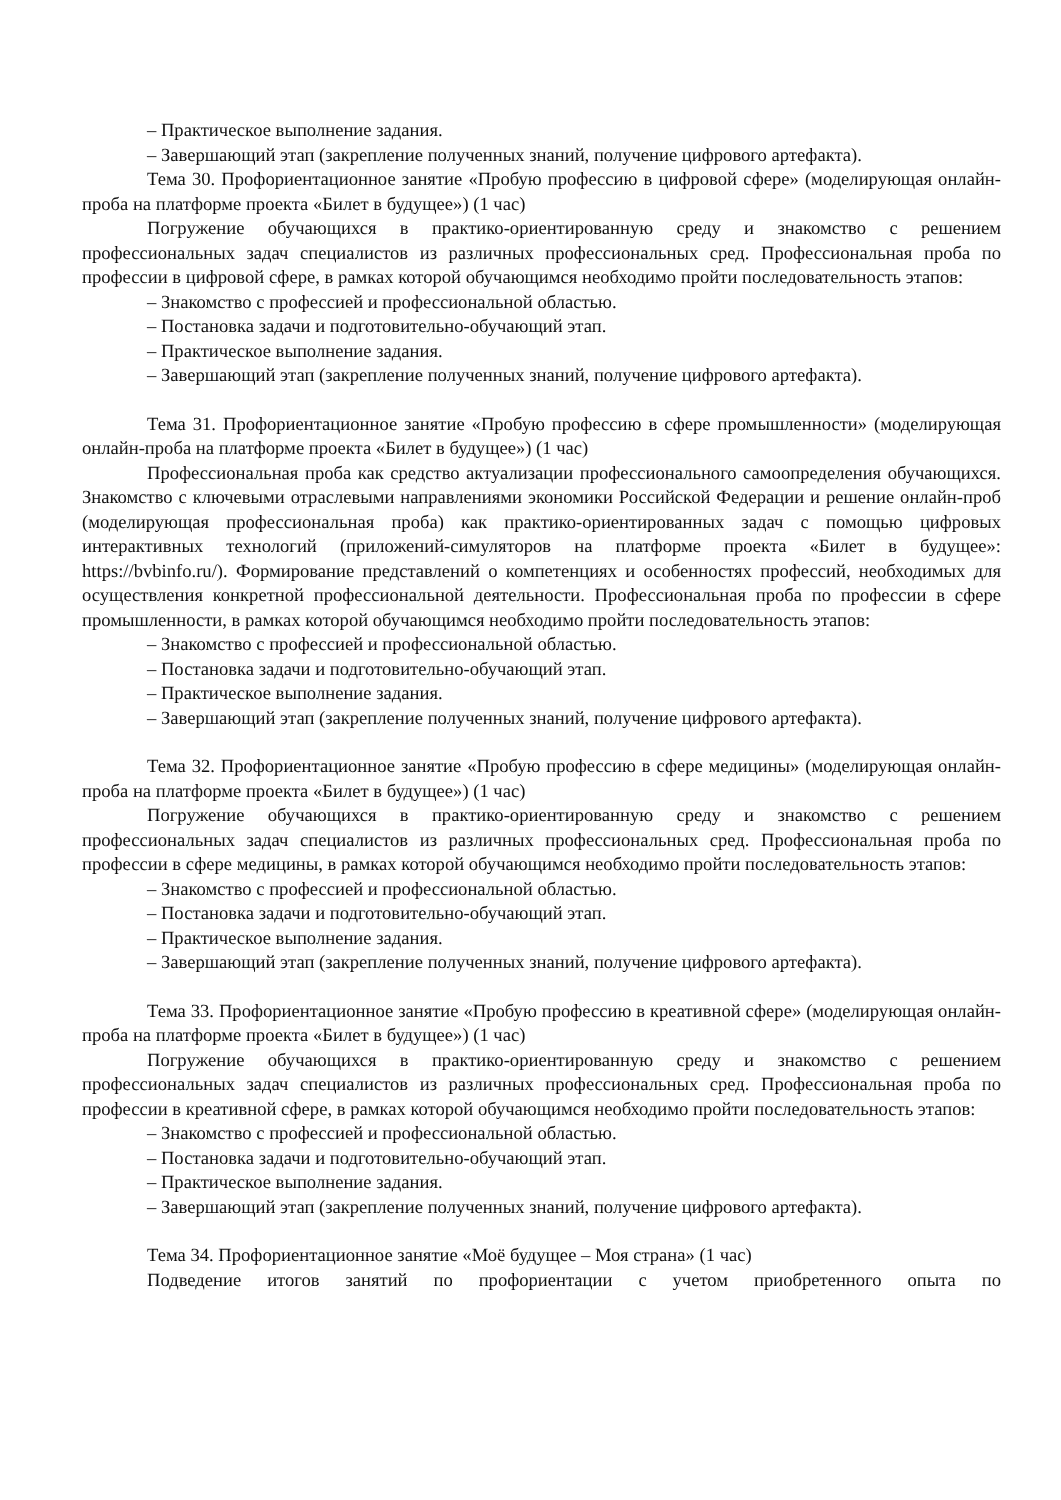– Практическое выполнение задания.
– Завершающий этап (закрепление полученных знаний, получение цифрового артефакта).
Тема 30. Профориентационное занятие «Пробую профессию в цифровой сфере» (моделирующая онлайн-проба на платформе проекта «Билет в будущее») (1 час)
Погружение обучающихся в практико-ориентированную среду и знакомство с решением профессиональных задач специалистов из различных профессиональных сред. Профессиональная проба по профессии в цифровой сфере, в рамках которой обучающимся необходимо пройти последовательность этапов:
– Знакомство с профессией и профессиональной областью.
– Постановка задачи и подготовительно-обучающий этап.
– Практическое выполнение задания.
– Завершающий этап (закрепление полученных знаний, получение цифрового артефакта).
Тема 31. Профориентационное занятие «Пробую профессию в сфере промышленности» (моделирующая онлайн-проба на платформе проекта «Билет в будущее») (1 час)
Профессиональная проба как средство актуализации профессионального самоопределения обучающихся. Знакомство с ключевыми отраслевыми направлениями экономики Российской Федерации и решение онлайн-проб (моделирующая профессиональная проба) как практико-ориентированных задач с помощью цифровых интерактивных технологий (приложений-симуляторов на платформе проекта «Билет в будущее»: https://bvbinfo.ru/). Формирование представлений о компетенциях и особенностях профессий, необходимых для осуществления конкретной профессиональной деятельности. Профессиональная проба по профессии в сфере промышленности, в рамках которой обучающимся необходимо пройти последовательность этапов:
– Знакомство с профессией и профессиональной областью.
– Постановка задачи и подготовительно-обучающий этап.
– Практическое выполнение задания.
– Завершающий этап (закрепление полученных знаний, получение цифрового артефакта).
Тема 32. Профориентационное занятие «Пробую профессию в сфере медицины» (моделирующая онлайн-проба на платформе проекта «Билет в будущее») (1 час)
Погружение обучающихся в практико-ориентированную среду и знакомство с решением профессиональных задач специалистов из различных профессиональных сред. Профессиональная проба по профессии в сфере медицины, в рамках которой обучающимся необходимо пройти последовательность этапов:
– Знакомство с профессией и профессиональной областью.
– Постановка задачи и подготовительно-обучающий этап.
– Практическое выполнение задания.
– Завершающий этап (закрепление полученных знаний, получение цифрового артефакта).
Тема 33. Профориентационное занятие «Пробую профессию в креативной сфере» (моделирующая онлайн-проба на платформе проекта «Билет в будущее») (1 час)
Погружение обучающихся в практико-ориентированную среду и знакомство с решением профессиональных задач специалистов из различных профессиональных сред. Профессиональная проба по профессии в креативной сфере, в рамках которой обучающимся необходимо пройти последовательность этапов:
– Знакомство с профессией и профессиональной областью.
– Постановка задачи и подготовительно-обучающий этап.
– Практическое выполнение задания.
– Завершающий этап (закрепление полученных знаний, получение цифрового артефакта).
Тема 34. Профориентационное занятие «Моё будущее – Моя страна» (1 час)
Подведение итогов занятий по профориентации с учетом приобретенного опыта по